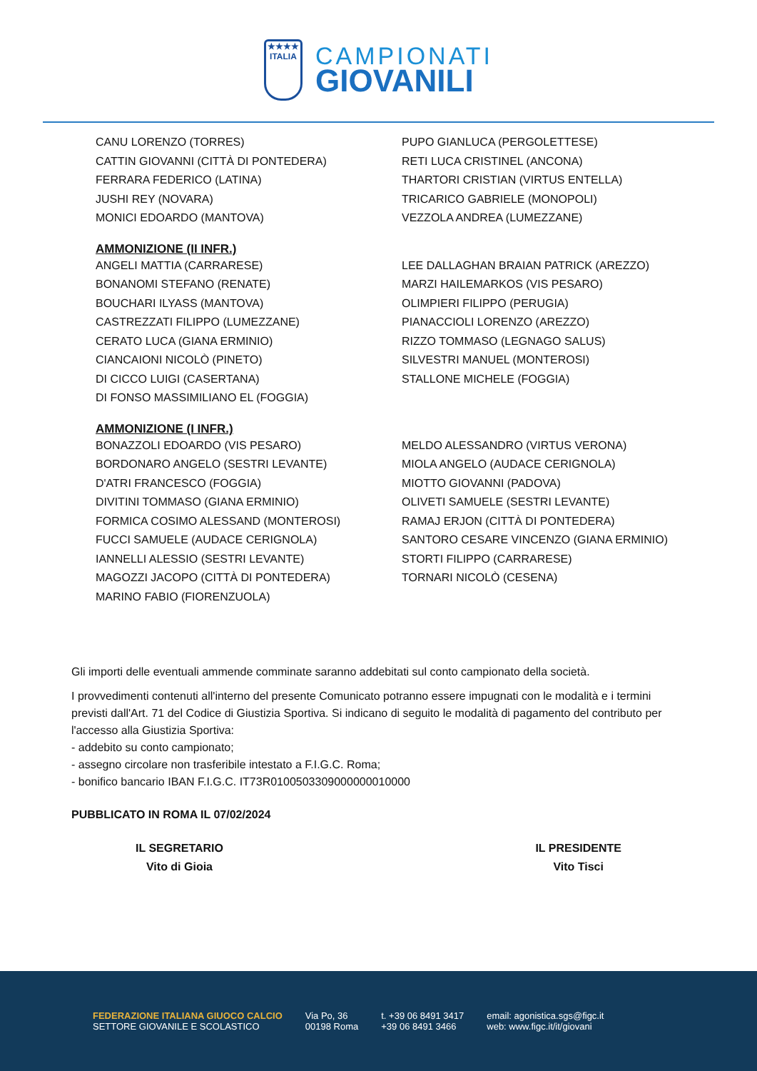★★★★
ITALIA
CAMPIONATI
GIOVANILI
CANU LORENZO (TORRES)
CATTIN GIOVANNI (CITTÀ DI PONTEDERA)
FERRARA FEDERICO (LATINA)
JUSHI REY (NOVARA)
MONICI EDOARDO (MANTOVA)
PUPO GIANLUCA (PERGOLETTESE)
RETI LUCA CRISTINEL (ANCONA)
THARTORI CRISTIAN (VIRTUS ENTELLA)
TRICARICO GABRIELE (MONOPOLI)
VEZZOLA ANDREA (LUMEZZANE)
AMMONIZIONE (II INFR.)
ANGELI MATTIA (CARRARESE)
BONANOMI STEFANO (RENATE)
BOUCHARI ILYASS (MANTOVA)
CASTREZZATI FILIPPO (LUMEZZANE)
CERATO LUCA (GIANA ERMINIO)
CIANCAIONI NICOLÒ (PINETO)
DI CICCO LUIGI (CASERTANA)
DI FONSO MASSIMILIANO EL (FOGGIA)
LEE DALLAGHAN BRAIAN PATRICK (AREZZO)
MARZI HAILEMARKOS (VIS PESARO)
OLIMPIERI FILIPPO (PERUGIA)
PIANACCIOLI LORENZO (AREZZO)
RIZZO TOMMASO (LEGNAGO SALUS)
SILVESTRI MANUEL (MONTEROSI)
STALLONE MICHELE (FOGGIA)
AMMONIZIONE (I INFR.)
BONAZZOLI EDOARDO (VIS PESARO)
BORDONARO ANGELO (SESTRI LEVANTE)
D'ATRI FRANCESCO (FOGGIA)
DIVITINI TOMMASO (GIANA ERMINIO)
FORMICA COSIMO ALESSAND (MONTEROSI)
FUCCI SAMUELE (AUDACE CERIGNOLA)
IANNELLI ALESSIO (SESTRI LEVANTE)
MAGOZZI JACOPO (CITTÀ DI PONTEDERA)
MARINO FABIO (FIORENZUOLA)
MELDO ALESSANDRO (VIRTUS VERONA)
MIOLA ANGELO (AUDACE CERIGNOLA)
MIOTTO GIOVANNI (PADOVA)
OLIVETI SAMUELE (SESTRI LEVANTE)
RAMAJ ERJON (CITTÀ DI PONTEDERA)
SANTORO CESARE VINCENZO (GIANA ERMINIO)
STORTI FILIPPO (CARRARESE)
TORNARI NICOLÒ (CESENA)
Gli importi delle eventuali ammende comminate saranno addebitati sul conto campionato della società.
I provvedimenti contenuti all'interno del presente Comunicato potranno essere impugnati con le modalità e i termini previsti dall'Art. 71 del Codice di Giustizia Sportiva. Si indicano di seguito le modalità di pagamento del contributo per l'accesso alla Giustizia Sportiva:
- addebito su conto campionato;
- assegno circolare non trasferibile intestato a F.I.G.C. Roma;
- bonifico bancario IBAN F.I.G.C. IT73R0100503309000000010000
PUBBLICATO IN ROMA IL 07/02/2024
IL SEGRETARIO
Vito di Gioia
IL PRESIDENTE
Vito Tisci
FEDERAZIONE ITALIANA GIUOCO CALCIO
SETTORE GIOVANILE E SCOLASTICO
Via Po, 36
00198 Roma
t. +39 06 8491 3417
+39 06 8491 3466
email: agonistica.sgs@figc.it
web: www.figc.it/it/giovani